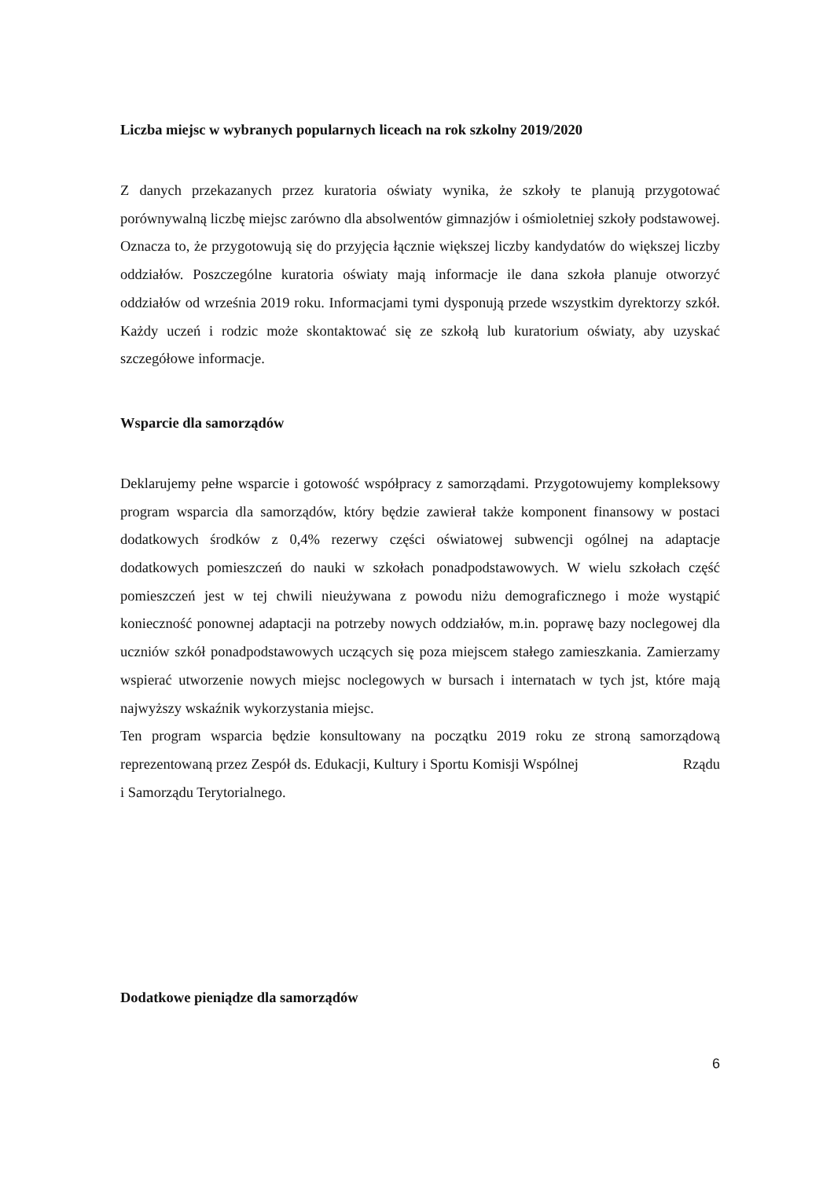Liczba miejsc w wybranych popularnych liceach na rok szkolny 2019/2020
Z danych przekazanych przez kuratoria oświaty wynika, że szkoły te planują przygotować porównywalną liczbę miejsc zarówno dla absolwentów gimnazjów i ośmioletniej szkoły podstawowej. Oznacza to, że przygotowują się do przyjęcia łącznie większej liczby kandydatów do większej liczby oddziałów. Poszczególne kuratoria oświaty mają informacje ile dana szkoła planuje otworzyć oddziałów od września 2019 roku. Informacjami tymi dysponują przede wszystkim dyrektorzy szkół. Każdy uczeń i rodzic może skontaktować się ze szkołą lub kuratorium oświaty, aby uzyskać szczegółowe informacje.
Wsparcie dla samorządów
Deklarujemy pełne wsparcie i gotowość współpracy z samorządami. Przygotowujemy kompleksowy program wsparcia dla samorządów, który będzie zawierał także komponent finansowy w postaci dodatkowych środków z 0,4% rezerwy części oświatowej subwencji ogólnej na adaptacje dodatkowych pomieszczeń do nauki w szkołach ponadpodstawowych. W wielu szkołach część pomieszczeń jest w tej chwili nieużywana z powodu niżu demograficznego i może wystąpić konieczność ponownej adaptacji na potrzeby nowych oddziałów, m.in. poprawę bazy noclegowej dla uczniów szkół ponadpodstawowych uczących się poza miejscem stałego zamieszkania. Zamierzamy wspierać utworzenie nowych miejsc noclegowych w bursach i internatach w tych jst, które mają najwyższy wskaźnik wykorzystania miejsc.
Ten program wsparcia będzie konsultowany na początku 2019 roku ze stroną samorządową reprezentowaną przez Zespół ds. Edukacji, Kultury i Sportu Komisji Wspólnej Rządu
i Samorządu Terytorialnego.
Dodatkowe pieniądze dla samorządów
6